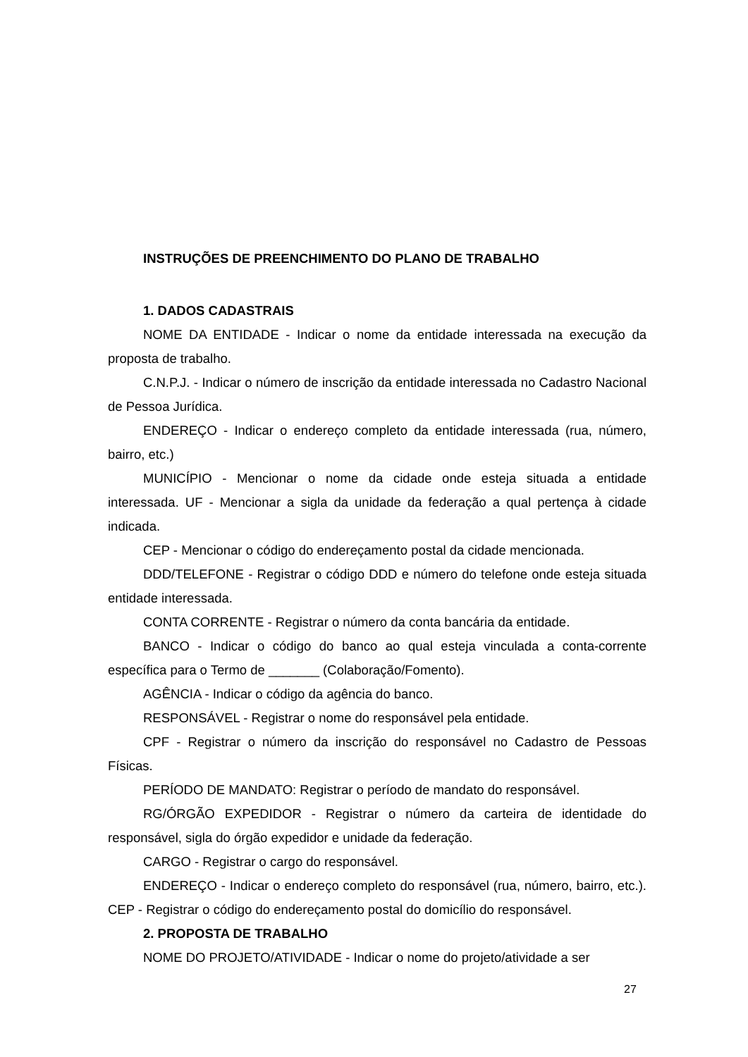INSTRUÇÕES DE PREENCHIMENTO DO PLANO DE TRABALHO
1. DADOS CADASTRAIS
NOME DA ENTIDADE - Indicar o nome da entidade interessada na execução da proposta de trabalho.
C.N.P.J. - Indicar o número de inscrição da entidade interessada no Cadastro Nacional de Pessoa Jurídica.
ENDEREÇO - Indicar o endereço completo da entidade interessada (rua, número, bairro, etc.)
MUNICÍPIO - Mencionar o nome da cidade onde esteja situada a entidade interessada. UF - Mencionar a sigla da unidade da federação a qual pertença à cidade indicada.
CEP - Mencionar o código do endereçamento postal da cidade mencionada.
DDD/TELEFONE - Registrar o código DDD e número do telefone onde esteja situada entidade interessada.
CONTA CORRENTE - Registrar o número da conta bancária da entidade.
BANCO - Indicar o código do banco ao qual esteja vinculada a conta-corrente específica para o Termo de _______ (Colaboração/Fomento).
AGÊNCIA - Indicar o código da agência do banco.
RESPONSÁVEL - Registrar o nome do responsável pela entidade.
CPF - Registrar o número da inscrição do responsável no Cadastro de Pessoas Físicas.
PERÍODO DE MANDATO: Registrar o período de mandato do responsável.
RG/ÓRGÃO EXPEDIDOR - Registrar o número da carteira de identidade do responsável, sigla do órgão expedidor e unidade da federação.
CARGO - Registrar o cargo do responsável.
ENDEREÇO - Indicar o endereço completo do responsável (rua, número, bairro, etc.). CEP - Registrar o código do endereçamento postal do domicílio do responsável.
2. PROPOSTA DE TRABALHO
NOME DO PROJETO/ATIVIDADE - Indicar o nome do projeto/atividade a ser
27